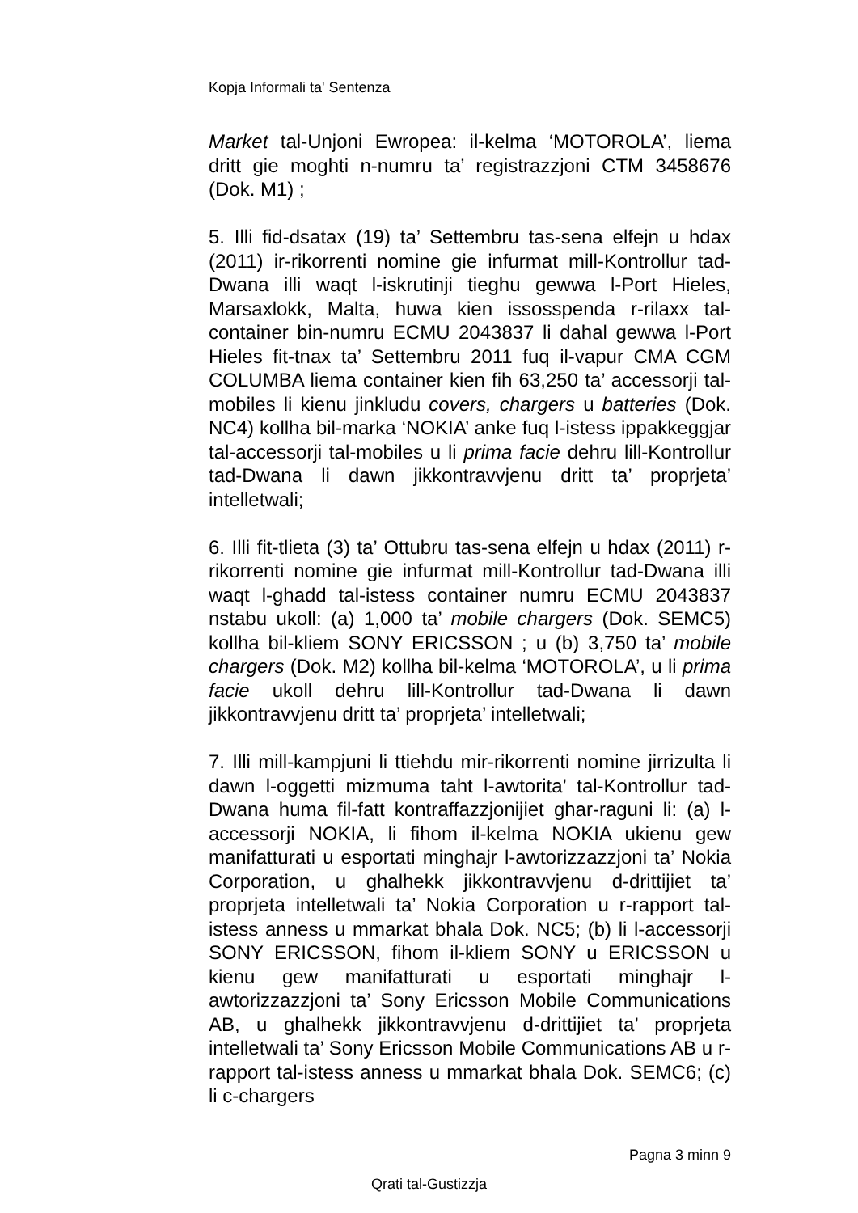Kopja Informali ta' Sentenza
Market tal-Unjoni Ewropea: il-kelma ‘MOTOROLA’, liema dritt gie moghti n-numru ta’ registrazzjoni CTM 3458676 (Dok. M1) ;
5. Illi fid-dsatax (19) ta’ Settembru tas-sena elfejn u hdax (2011) ir-rikorrenti nomine gie infurmat mill-Kontrollur tad-Dwana illi waqt l-iskrutinji tieghu gewwa l-Port Hieles, Marsaxlokk, Malta, huwa kien issosspenda r-rilaxx tal-container bin-numru ECMU 2043837 li dahal gewwa l-Port Hieles fit-tnax ta’ Settembru 2011 fuq il-vapur CMA CGM COLUMBA liema container kien fih 63,250 ta’ accessorji tal-mobiles li kienu jinkludu covers, chargers u batteries (Dok. NC4) kollha bil-marka ‘NOKIA’ anke fuq l-istess ippakkeggjar tal-accessorji tal-mobiles u li prima facie dehru lill-Kontrollur tad-Dwana li dawn jikkontravvjenu dritt ta’ proprjeta’ intelletwali;
6. Illi fit-tlieta (3) ta’ Ottubru tas-sena elfejn u hdax (2011) r-rikorrenti nomine gie infurmat mill-Kontrollur tad-Dwana illi waqt l-ghadd tal-istess container numru ECMU 2043837 nstabu ukoll: (a) 1,000 ta’ mobile chargers (Dok. SEMC5) kollha bil-kliem SONY ERICSSON ; u (b) 3,750 ta’ mobile chargers (Dok. M2) kollha bil-kelma ‘MOTOROLA’, u li prima facie ukoll dehru lill-Kontrollur tad-Dwana li dawn jikkontravvjenu dritt ta’ proprjeta’ intelletwali;
7. Illi mill-kampjuni li ttiehdu mir-rikorrenti nomine jirrizulta li dawn l-oggetti mizmuma taht l-awtorita’ tal-Kontrollur tad-Dwana huma fil-fatt kontraffazzjonijiet ghar-raguni li: (a) l-accessorji NOKIA, li fihom il-kelma NOKIA ukienu gew manifatturati u esportati minghajr l-awtorizzazzjoni ta’ Nokia Corporation, u ghalhekk jikkontravvjenu d-drittijiet ta’ proprjeta intelletwali ta’ Nokia Corporation u r-rapport tal-istess anness u mmarkat bhala Dok. NC5; (b) li l-accessorji SONY ERICSSON, fihom il-kliem SONY u ERICSSON u kienu gew manifatturati u esportati minghajr l-awtorizzazzjoni ta’ Sony Ericsson Mobile Communications AB, u ghalhekk jikkontravvjenu d-drittijiet ta’ proprjeta intelletwali ta’ Sony Ericsson Mobile Communications AB u r-rapport tal-istess anness u mmarkat bhala Dok. SEMC6; (c) li c-chargers
Pagna 3 minn 9
Qrati tal-Gustizzja